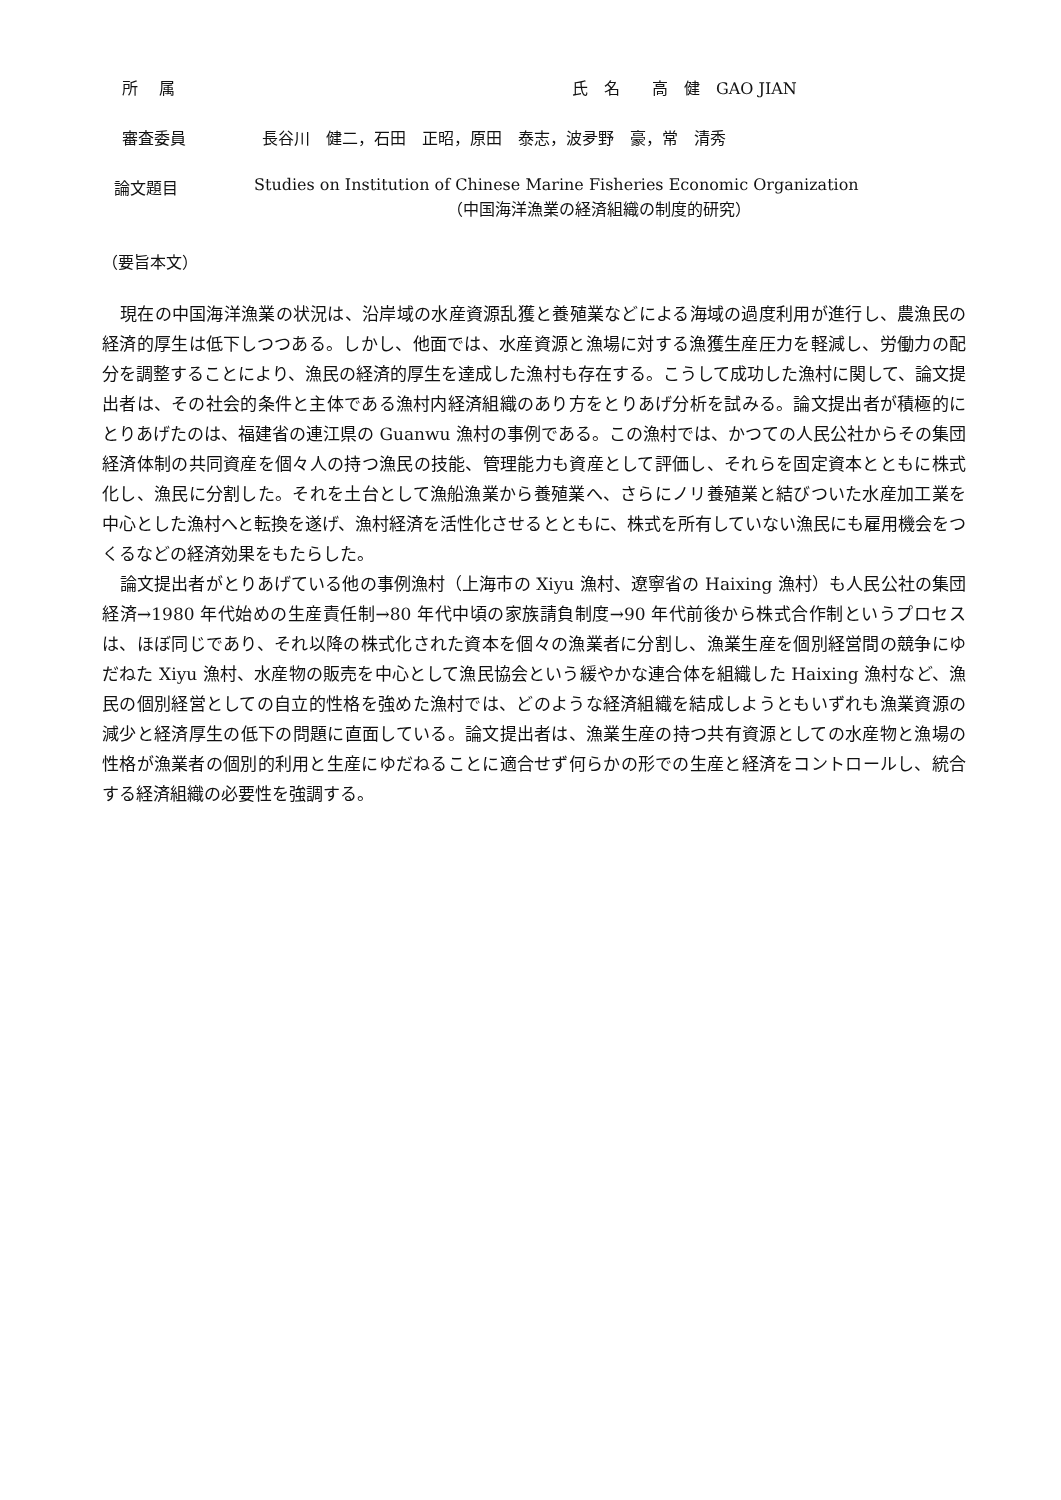所　 属 氏　名　　高　健　GAO JIAN
審査委員 長谷川　健二，石田　正昭，原田　泰志，波夛野　豪，常　清秀
論文題目 Studies on Institution of Chinese Marine Fisheries Economic Organization
（中国海洋漁業の経済組織の制度的研究）
（要旨本文）
現在の中国海洋漁業の状況は、沿岸域の水産資源乱獲と養殖業などによる海域の過度利用が進行し、農漁民の経済的厚生は低下しつつある。しかし、他面では、水産資源と漁場に対する漁獲生産圧力を軽減し、労働力の配分を調整することにより、漁民の経済的厚生を達成した漁村も存在する。こうして成功した漁村に関して、論文提出者は、その社会的条件と主体である漁村内経済組織のあり方をとりあげ分析を試みる。論文提出者が積極的にとりあげたのは、福建省の連江県の Guanwu 漁村の事例である。この漁村では、かつての人民公社からその集団経済体制の共同資産を個々人の持つ漁民の技能、管理能力も資産として評価し、それらを固定資本とともに株式化し、漁民に分割した。それを土台として漁船漁業から養殖業へ、さらにノリ養殖業と結びついた水産加工業を中心とした漁村へと転換を遂げ、漁村経済を活性化させるとともに、株式を所有していない漁民にも雇用機会をつくるなどの経済効果をもたらした。
論文提出者がとりあげている他の事例漁村（上海市の Xiyu 漁村、遼寧省の Haixing 漁村）も人民公社の集団経済→1980 年代始めの生産責任制→80 年代中頃の家族請負制度→90 年代前後から株式合作制というプロセスは、ほぼ同じであり、それ以降の株式化された資本を個々の漁業者に分割し、漁業生産を個別経営間の競争にゆだねた Xiyu 漁村、水産物の販売を中心として漁民協会という緩やかな連合体を組織した Haixing 漁村など、漁民の個別経営としての自立的性格を強めた漁村では、どのような経済組織を結成しようともいずれも漁業資源の減少と経済厚生の低下の問題に直面している。論文提出者は、漁業生産の持つ共有資源としての水産物と漁場の性格が漁業者の個別的利用と生産にゆだねることに適合せず何らかの形での生産と経済をコントロールし、統合する経済組織の必要性を強調する。